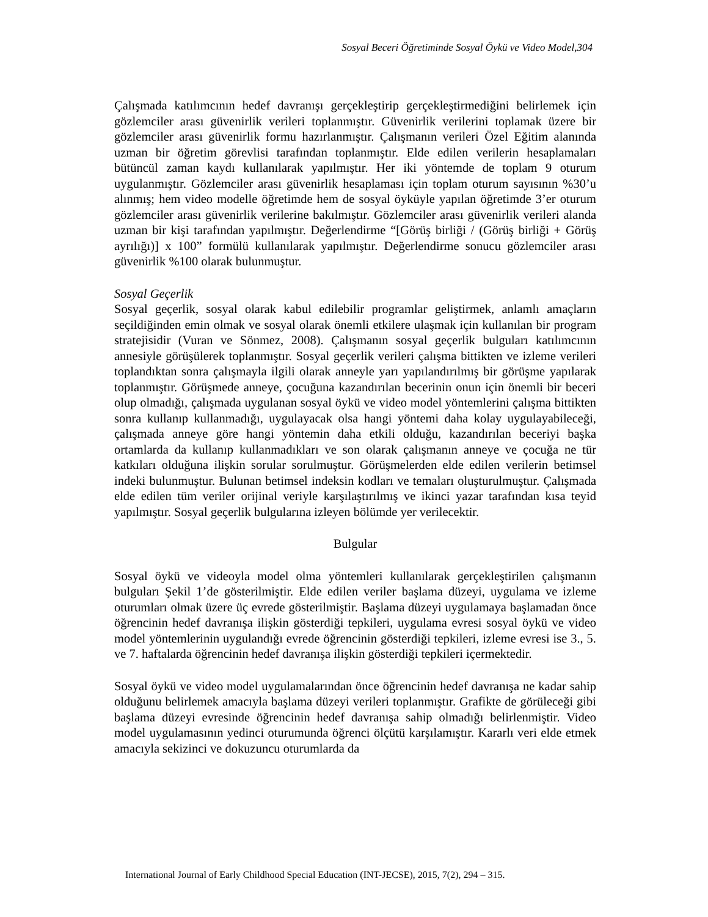Sosyal Beceri Öğretiminde Sosyal Öykü ve Video Model,304
Çalışmada katılımcının hedef davranışı gerçekleştirip gerçekleştirmediğini belirlemek için gözlemciler arası güvenirlik verileri toplanmıştır. Güvenirlik verilerini toplamak üzere bir gözlemciler arası güvenirlik formu hazırlanmıştır. Çalışmanın verileri Özel Eğitim alanında uzman bir öğretim görevlisi tarafından toplanmıştır. Elde edilen verilerin hesaplamaları bütüncül zaman kaydı kullanılarak yapılmıştır. Her iki yöntemde de toplam 9 oturum uygulanmıştır. Gözlemciler arası güvenirlik hesaplaması için toplam oturum sayısının %30’u alınmış; hem video modelle öğretimde hem de sosyal öyküyle yapılan öğretimde 3’er oturum gözlemciler arası güvenirlik verilerine bakılmıştır. Gözlemciler arası güvenirlik verileri alanda uzman bir kişi tarafından yapılmıştır. Değerlendirme “[Görüş birliği / (Görüş birliği + Görüş ayrılığı)] x 100” formülü kullanılarak yapılmıştır. Değerlendirme sonucu gözlemciler arası güvenirlik %100 olarak bulunmuştur.
Sosyal Geçerlik
Sosyal geçerlik, sosyal olarak kabul edilebilir programlar geliştirmek, anlamlı amaçların seçildiğinden emin olmak ve sosyal olarak önemli etkilere ulaşmak için kullanılan bir program stratejisidir (Vuran ve Sönmez, 2008). Çalışmanın sosyal geçerlik bulguları katılımcının annesiyle görüşülerek toplanmıştır. Sosyal geçerlik verileri çalışma bittikten ve izleme verileri toplandıktan sonra çalışmayla ilgili olarak anneyle yarı yapılandırılmış bir görüşme yapılarak toplanmıştır. Görüşmede anneye, çocuğuna kazandırılan becerinin onun için önemli bir beceri olup olmadığı, çalışmada uygulanan sosyal öykü ve video model yöntemlerini çalışma bittikten sonra kullanıp kullanmadığı, uygulayacak olsa hangi yöntemi daha kolay uygulayabileceği, çalışmada anneye göre hangi yöntemin daha etkili olduğu, kazandırılan beceriyi başka ortamlarda da kullanıp kullanmadıkları ve son olarak çalışmanın anneye ve çocuğa ne tür katkıları olduğuna ilişkin sorular sorulmuştur. Görüşmelerden elde edilen verilerin betimsel indeki bulunmuştur. Bulunan betimsel indeksin kodları ve temaları oluşturulmuştur. Çalışmada elde edilen tüm veriler orijinal veriyle karşılaştırılmış ve ikinci yazar tarafından kısa teyid yapılmıştır. Sosyal geçerlik bulgularına izleyen bölümde yer verilecektir.
Bulgular
Sosyal öykü ve videoyla model olma yöntemleri kullanılarak gerçekleştirilen çalışmanın bulguları Şekil 1’de gösterilmiştir. Elde edilen veriler başlama düzeyi, uygulama ve izleme oturumları olmak üzere üç evrede gösterilmiştir. Başlama düzeyi uygulamaya başlamadan önce öğrencinin hedef davranışa ilişkin gösterdiği tepkileri, uygulama evresi sosyal öykü ve video model yöntemlerinin uygulandığı evrede öğrencinin gösterdiği tepkileri, izleme evresi ise 3., 5. ve 7. haftalarda öğrencinin hedef davranışa ilişkin gösterdiği tepkileri içermektedir.
Sosyal öykü ve video model uygulamalarından önce öğrencinin hedef davranışa ne kadar sahip olduğunu belirlemek amacıyla başlama düzeyi verileri toplanmıştır. Grafikte de görüleceği gibi başlama düzeyi evresinde öğrencinin hedef davranışa sahip olmadığı belirlenmiştir. Video model uygulamasının yedinci oturumunda öğrenci ölçütü karşılamıştır. Kararlı veri elde etmek amacıyla sekizinci ve dokuzuncu oturumlarda da
International Journal of Early Childhood Special Education (INT-JECSE), 2015, 7(2), 294 – 315.